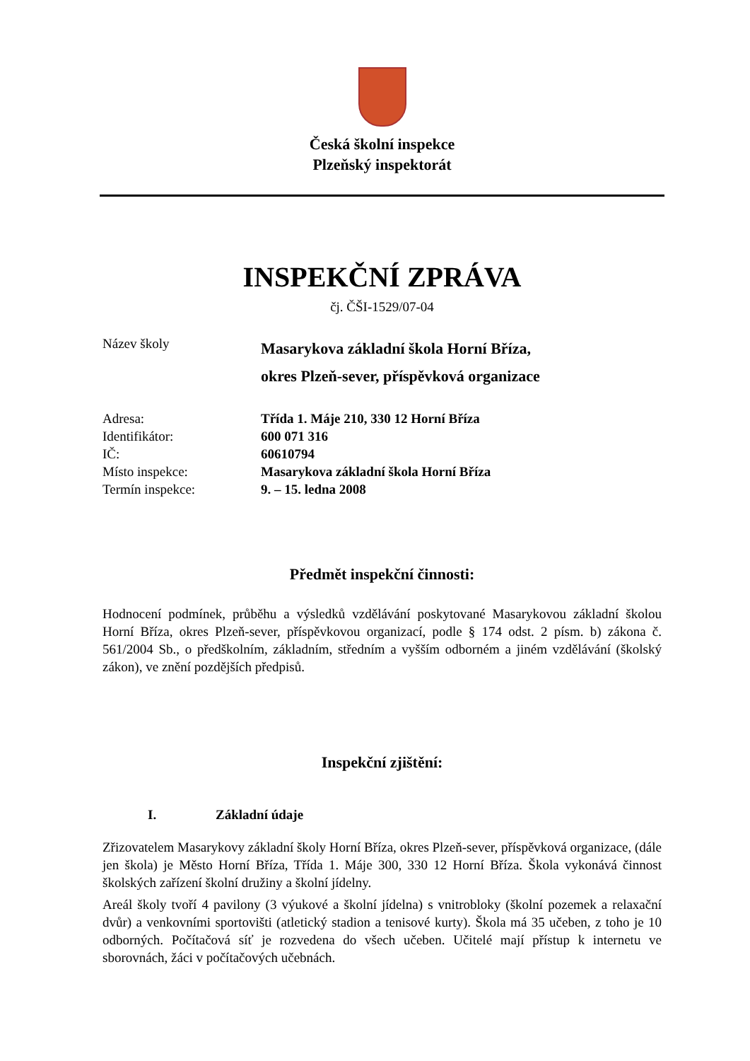Česká školní inspekce
Plzeňský inspektorát
INSPEKČNÍ ZPRÁVA
čj. ČŠI-1529/07-04
Název školy
Masarykova základní škola Horní Bříza,
okres Plzeň-sever, příspěvková organizace
Adresa: Třída 1. Máje 210, 330 12 Horní Bříza
Identifikátor: 600 071 316
IČ: 60610794
Místo inspekce: Masarykova základní škola Horní Bříza
Termín inspekce: 9. – 15. ledna 2008
Předmět inspekční činnosti:
Hodnocení podmínek, průběhu a výsledků vzdělávání poskytované Masarykovou základní školou Horní Bříza, okres Plzeň-sever, příspěvkovou organizací, podle § 174 odst. 2 písm. b) zákona č. 561/2004 Sb., o předškolním, základním, středním a vyšším odborném a jiném vzdělávání (školský zákon), ve znění pozdějších předpisů.
Inspekční zjištění:
I. Základní údaje
Zřizovatelem Masarykovy základní školy Horní Bříza, okres Plzeň-sever, příspěvková organizace, (dále jen škola) je Město Horní Bříza, Třída 1. Máje 300, 330 12 Horní Bříza. Škola vykonává činnost školských zařízení školní družiny a školní jídelny.
Areál školy tvoří 4 pavilony (3 výukové a školní jídelna) s vnitrobloky (školní pozemek a relaxační dvůr) a venkovními sportovišti (atletický stadion a tenisové kurty). Škola má 35 učeben, z toho je 10 odborných. Počítačová síť je rozvedena do všech učeben. Učitelé mají přístup k internetu ve sborovnách, žáci v počítačových učebnách.